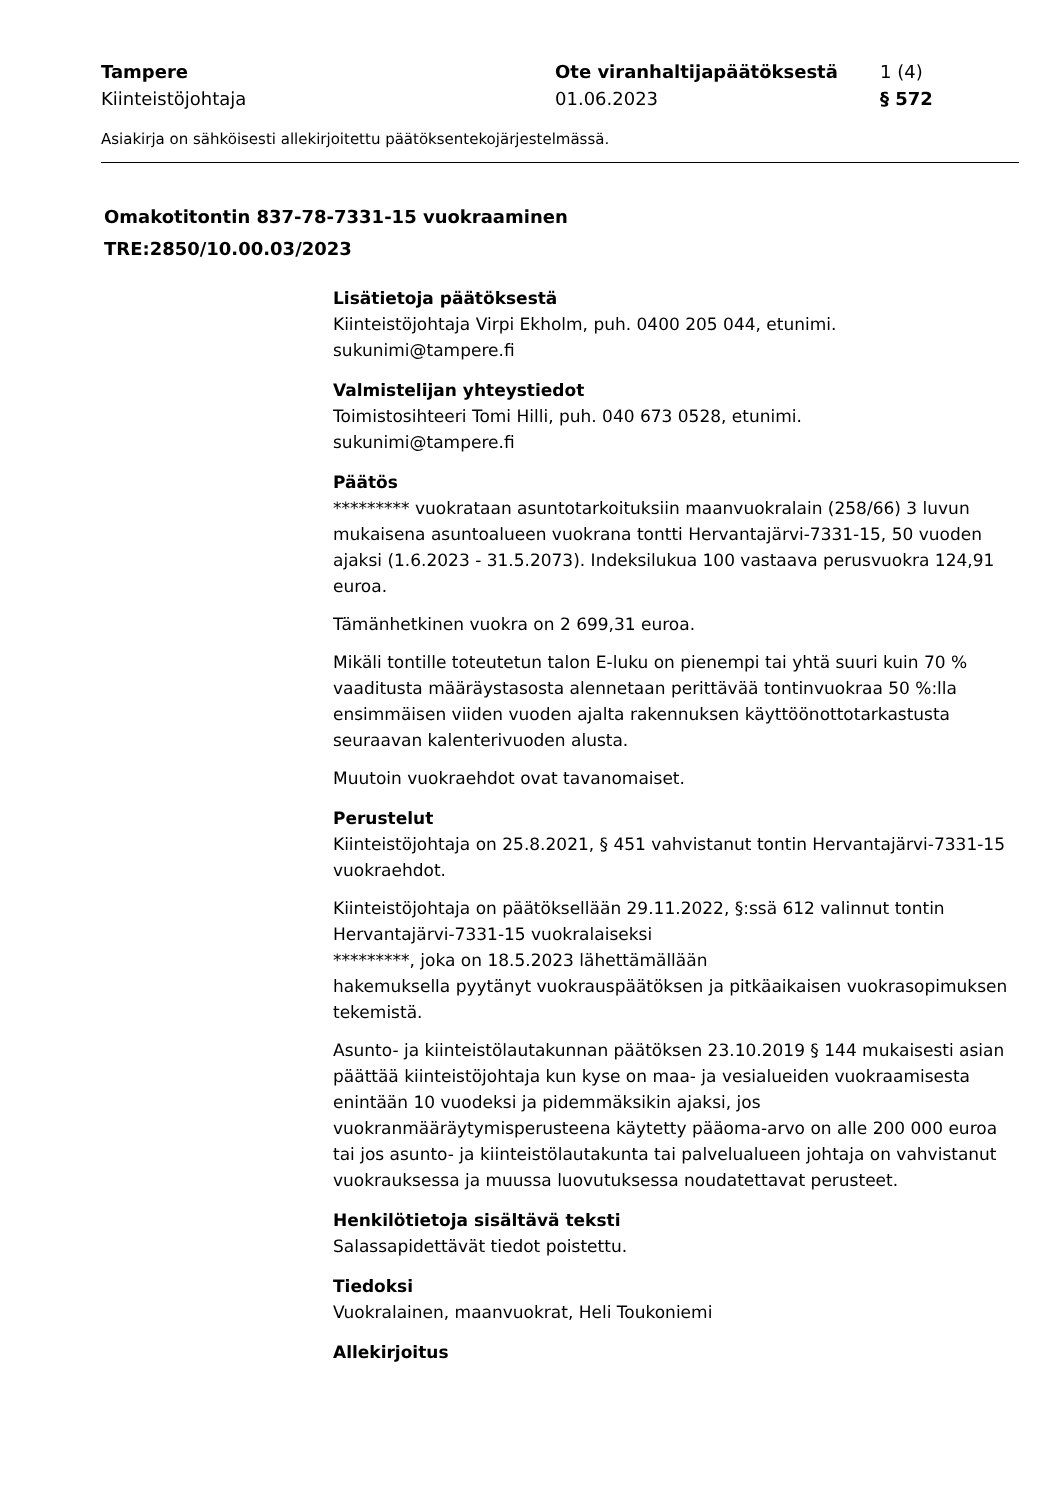Tampere
Kiinteistöjohtaja
Ote viranhaltijapäätöksestä
01.06.2023
1 (4)
§ 572
Asiakirja on sähköisesti allekirjoitettu päätöksentekojärjestelmässä.
Omakotitontin 837-78-7331-15 vuokraaminen
TRE:2850/10.00.03/2023
Lisätietoja päätöksestä
Kiinteistöjohtaja Virpi Ekholm, puh. 0400 205 044, etunimi.
sukunimi@tampere.fi
Valmistelijan yhteystiedot
Toimistosihteeri Tomi Hilli, puh. 040 673 0528, etunimi.
sukunimi@tampere.fi
Päätös
********* vuokrataan asuntotarkoituksiin maanvuokralain (258/66) 3 luvun mukaisena asuntoalueen vuokrana tontti Hervantajärvi-7331-15, 50 vuoden ajaksi (1.6.2023 - 31.5.2073). Indeksilukua 100 vastaava perusvuokra 124,91 euroa.
Tämänhetkinen vuokra on 2 699,31 euroa.
Mikäli tontille toteutetun talon E-luku on pienempi tai yhtä suuri kuin 70 % vaaditusta määräystasosta alennetaan perittävää tontinvuokraa 50 %:lla ensimmäisen viiden vuoden ajalta rakennuksen käyttöönottotarkastusta seuraavan kalenterivuoden alusta.
Muutoin vuokraehdot ovat tavanomaiset.
Perustelut
Kiinteistöjohtaja on 25.8.2021, § 451 vahvistanut tontin Hervantajärvi-7331-15 vuokraehdot.
Kiinteistöjohtaja on päätöksellään 29.11.2022, §:ssä 612 valinnut tontin Hervantajärvi-7331-15 vuokralaiseksi
*********, joka on 18.5.2023 lähettämällään
hakemuksella pyytänyt vuokrauspäätöksen ja pitkäaikaisen vuokrasopimuksen tekemistä.
Asunto- ja kiinteistölautakunnan päätöksen 23.10.2019 § 144 mukaisesti asian päättää kiinteistöjohtaja kun kyse on maa- ja vesialueiden vuokraamisesta enintään 10 vuodeksi ja pidemmäksikin ajaksi, jos vuokranmääräytymisperusteena käytetty pääoma-arvo on alle 200 000 euroa tai jos asunto- ja kiinteistölautakunta tai palvelualueen johtaja on vahvistanut vuokrauksessa ja muussa luovutuksessa noudatettavat perusteet.
Henkilötietoja sisältävä teksti
Salassapidettävät tiedot poistettu.
Tiedoksi
Vuokralainen, maanvuokrat, Heli Toukoniemi
Allekirjoitus